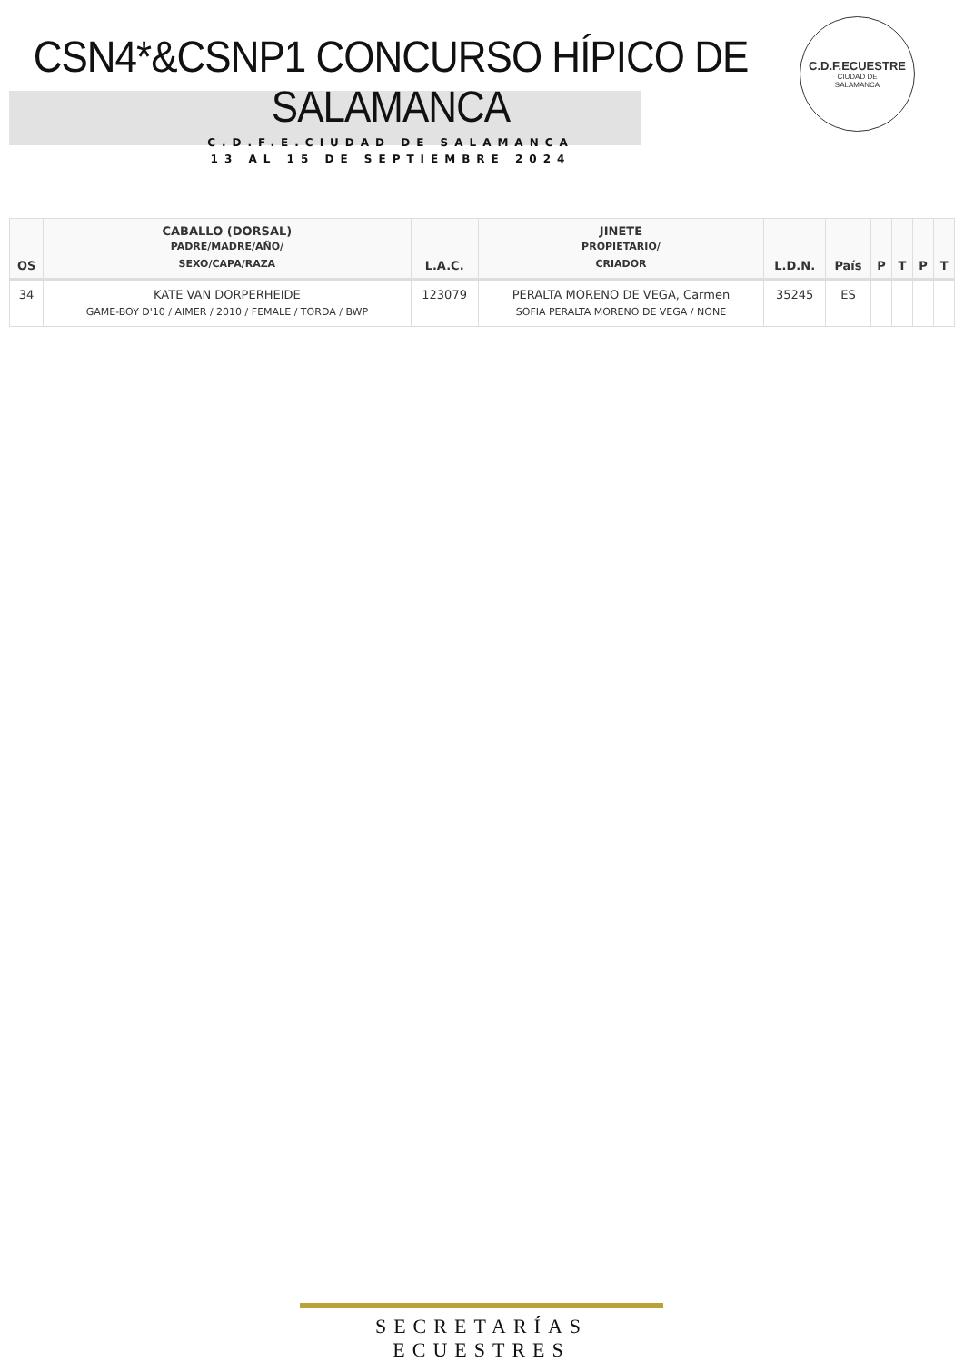CSN4*&CSNP1 CONCURSO HÍPICO DE SALAMANCA
C.D.F.E.CIUDAD DE SALAMANCA
13 AL 15 DE SEPTIEMBRE 2024
C.D.F.ECUESTRE
CIUDAD DE
SALAMANCA
| OS | CABALLO (DORSAL) PADRE/MADRE/AÑO/ SEXO/CAPA/RAZA | L.A.C. | JINETE PROPIETARIO/ CRIADOR | L.D.N. | País | P | T | P | T |
| --- | --- | --- | --- | --- | --- | --- | --- | --- | --- |
| 34 | KATE VAN DORPERHEIDE GAME-BOY D'10 / AIMER / 2010 / FEMALE / TORDA / BWP | 123079 | PERALTA MORENO DE VEGA, Carmen SOFIA PERALTA MORENO DE VEGA / NONE | 35245 | ES | | | | |
SECRETARÍAS ECUESTRES